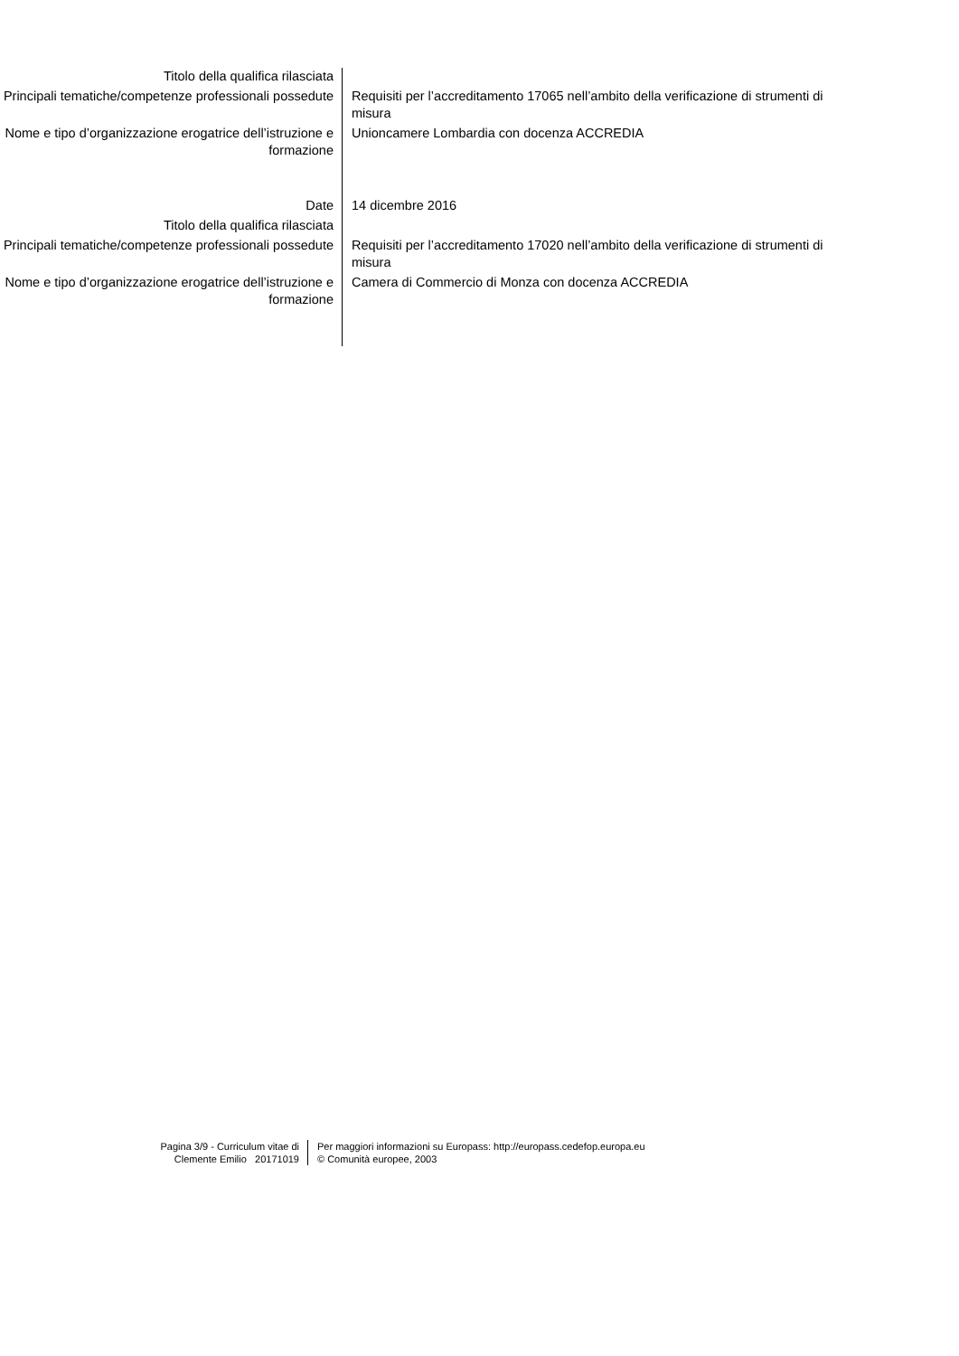| Titolo della qualifica rilasciata | |
| Principali tematiche/competenze professionali possedute | Requisiti per l’accreditamento 17065 nell’ambito della verificazione di strumenti di misura |
| Nome e tipo d’organizzazione erogatrice dell’istruzione e formazione | Unioncamere Lombardia con docenza ACCREDIA |
| Date | 14 dicembre 2016 |
| Titolo della qualifica rilasciata | |
| Principali tematiche/competenze professionali possedute | Requisiti per l’accreditamento 17020 nell’ambito della verificazione di strumenti di misura |
| Nome e tipo d’organizzazione erogatrice dell’istruzione e formazione | Camera di Commercio di Monza con docenza ACCREDIA |
| Pagina 3/9 - Curriculum vitae di Clemente Emilio 20171019 | Per maggiori informazioni su Europass: http://europass.cedefop.europa.eu © Comunità europee, 2003 |